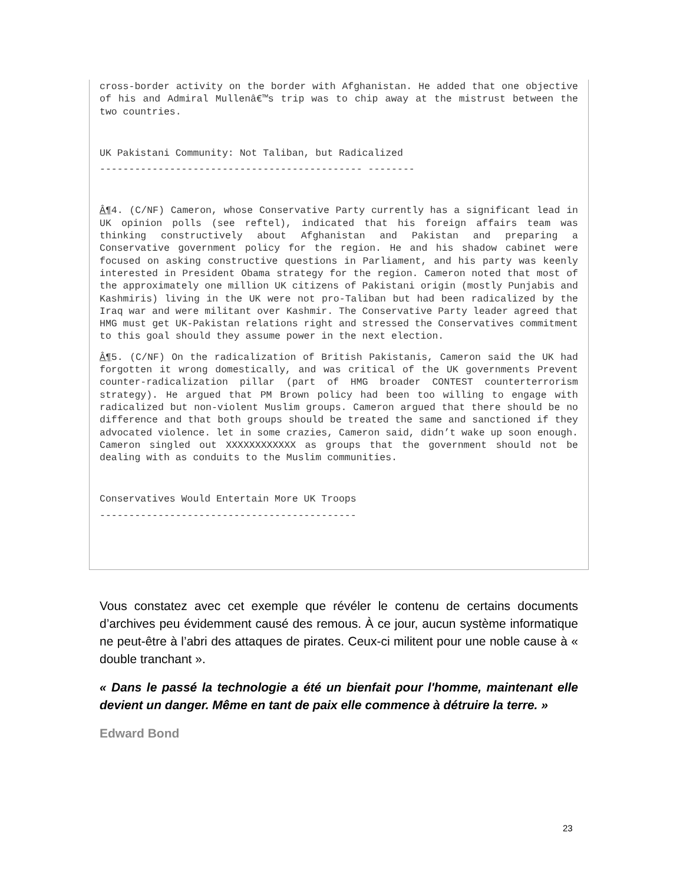cross-border activity on the border with Afghanistan. He added that one objective of his and Admiral Mullenâ€™s trip was to chip away at the mistrust between the two countries.
UK Pakistani Community: Not Taliban, but Radicalized
--------------------------------------------- --------
Â¶4. (C/NF) Cameron, whose Conservative Party currently has a significant lead in UK opinion polls (see reftel), indicated that his foreign affairs team was thinking constructively about Afghanistan and Pakistan and preparing a Conservative government policy for the region. He and his shadow cabinet were focused on asking constructive questions in Parliament, and his party was keenly interested in President Obama strategy for the region. Cameron noted that most of the approximately one million UK citizens of Pakistani origin (mostly Punjabis and Kashmiris) living in the UK were not pro-Taliban but had been radicalized by the Iraq war and were militant over Kashmir. The Conservative Party leader agreed that HMG must get UK-Pakistan relations right and stressed the Conservatives commitment to this goal should they assume power in the next election.
Â¶5. (C/NF) On the radicalization of British Pakistanis, Cameron said the UK had forgotten it wrong domestically, and was critical of the UK governments Prevent counter-radicalization pillar (part of HMG broader CONTEST counterterrorism strategy). He argued that PM Brown policy had been too willing to engage with radicalized but non-violent Muslim groups. Cameron argued that there should be no difference and that both groups should be treated the same and sanctioned if they advocated violence. let in some crazies, Cameron said, didn’t wake up soon enough. Cameron singled out XXXXXXXXXXXX as groups that the government should not be dealing with as conduits to the Muslim communities.
Conservatives Would Entertain More UK Troops
--------------------------------------------
Vous constatez avec cet exemple que révéler le contenu de certains documents d’archives peu évidemment causé des remous. À ce jour, aucun système informatique ne peut-être à l’abri des attaques de pirates. Ceux-ci militent pour une noble cause à « double tranchant ».
« Dans le passé la technologie a été un bienfait pour l'homme, maintenant elle devient un danger. Même en tant de paix elle commence à détruire la terre. »
Edward Bond
23